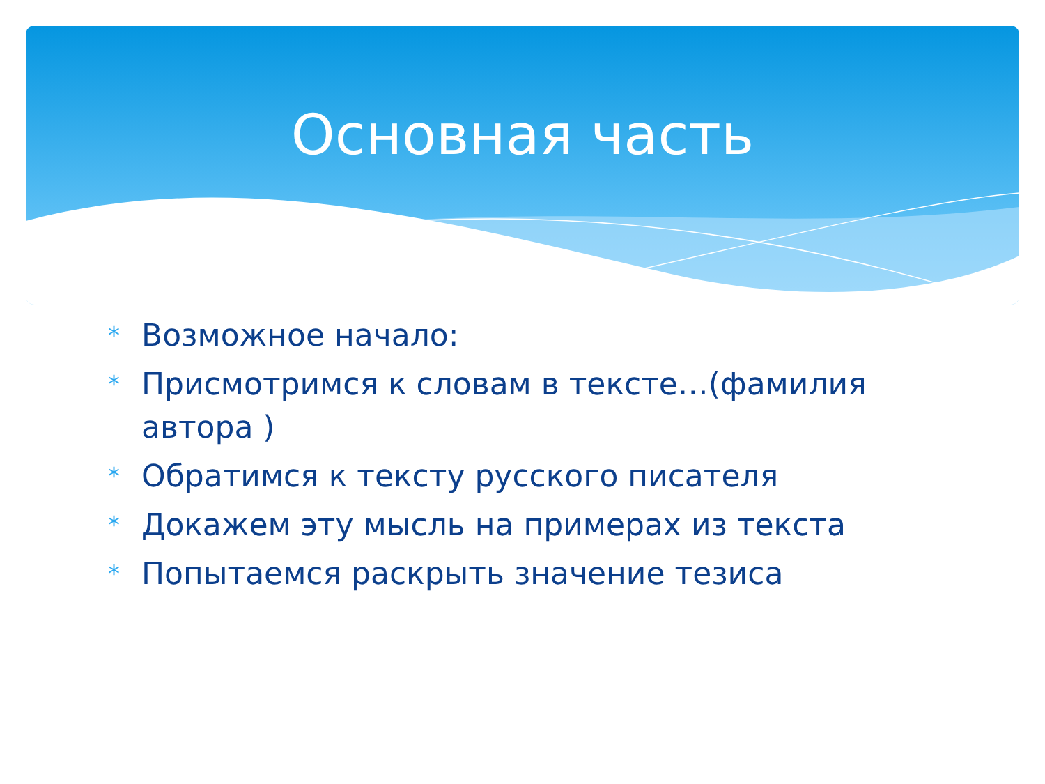Основная часть
* Возможное начало:
* Присмотримся к словам в тексте…(фамилия автора )
* Обратимся к тексту русского писателя
* Докажем эту мысль на примерах из текста
* Попытаемся раскрыть значение тезиса